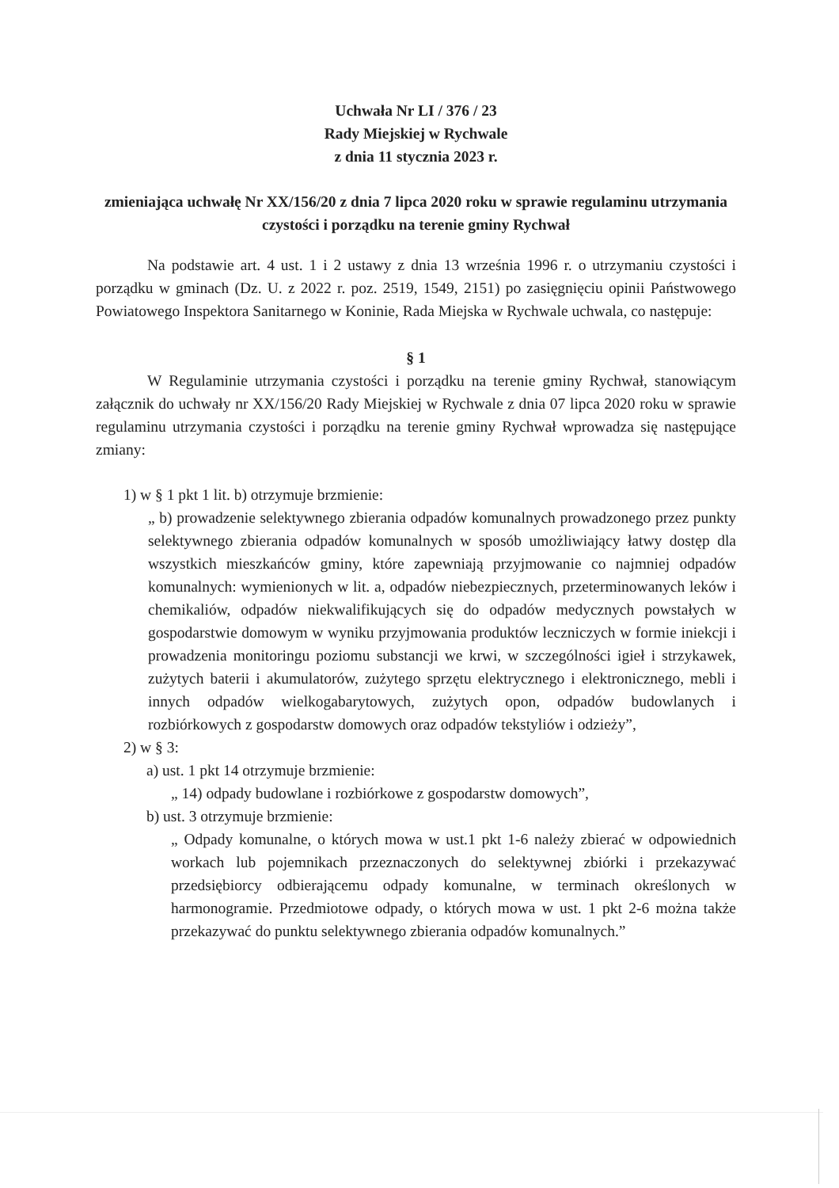Uchwała Nr LI / 376 / 23
Rady Miejskiej w Rychwale
z dnia 11 stycznia 2023 r.
zmieniająca uchwałę Nr XX/156/20 z dnia 7 lipca 2020 roku w sprawie regulaminu utrzymania czystości i porządku na terenie gminy Rychwał
Na podstawie art. 4 ust. 1 i 2 ustawy z dnia 13 września 1996 r. o utrzymaniu czystości i porządku w gminach (Dz. U. z 2022 r. poz. 2519, 1549, 2151) po zasięgnięciu opinii Państwowego Powiatowego Inspektora Sanitarnego w Koninie, Rada Miejska w Rychwale uchwala, co następuje:
§ 1
W Regulaminie utrzymania czystości i porządku na terenie gminy Rychwał, stanowiącym załącznik do uchwały nr XX/156/20 Rady Miejskiej w Rychwale z dnia 07 lipca 2020 roku w sprawie regulaminu utrzymania czystości i porządku na terenie gminy Rychwał wprowadza się następujące zmiany:
1) w § 1 pkt 1 lit. b) otrzymuje brzmienie:
„ b) prowadzenie selektywnego zbierania odpadów komunalnych prowadzonego przez punkty selektywnego zbierania odpadów komunalnych w sposób umożliwiający łatwy dostęp dla wszystkich mieszkańców gminy, które zapewniają przyjmowanie co najmniej odpadów komunalnych: wymienionych w lit. a, odpadów niebezpiecznych, przeterminowanych leków i chemikaliów, odpadów niekwalifikujących się do odpadów medycznych powstałych w gospodarstwie domowym w wyniku przyjmowania produktów leczniczych w formie iniekcji i prowadzenia monitoringu poziomu substancji we krwi, w szczególności igieł i strzykawek, zużytych baterii i akumulatorów, zużytego sprzętu elektrycznego i elektronicznego, mebli i innych odpadów wielkogabarytowych, zużytych opon, odpadów budowlanych i rozbiórkowych z gospodarstw domowych oraz odpadów tekstyliów i odzieży”,
2) w § 3:
a) ust. 1 pkt 14 otrzymuje brzmienie:
„ 14) odpady budowlane i rozbiórkowe z gospodarstw domowych”,
b) ust. 3 otrzymuje brzmienie:
„ Odpady komunalne, o których mowa w ust.1 pkt 1-6 należy zbierać w odpowiednich workach lub pojemnikach przeznaczonych do selektywnej zbiórki i przekazywać przedsiębiorcy odbierającemu odpady komunalne, w terminach określonych w harmonogramie. Przedmiotowe odpady, o których mowa w ust. 1 pkt 2-6 można także przekazywać do punktu selektywnego zbierania odpadów komunalnych.”